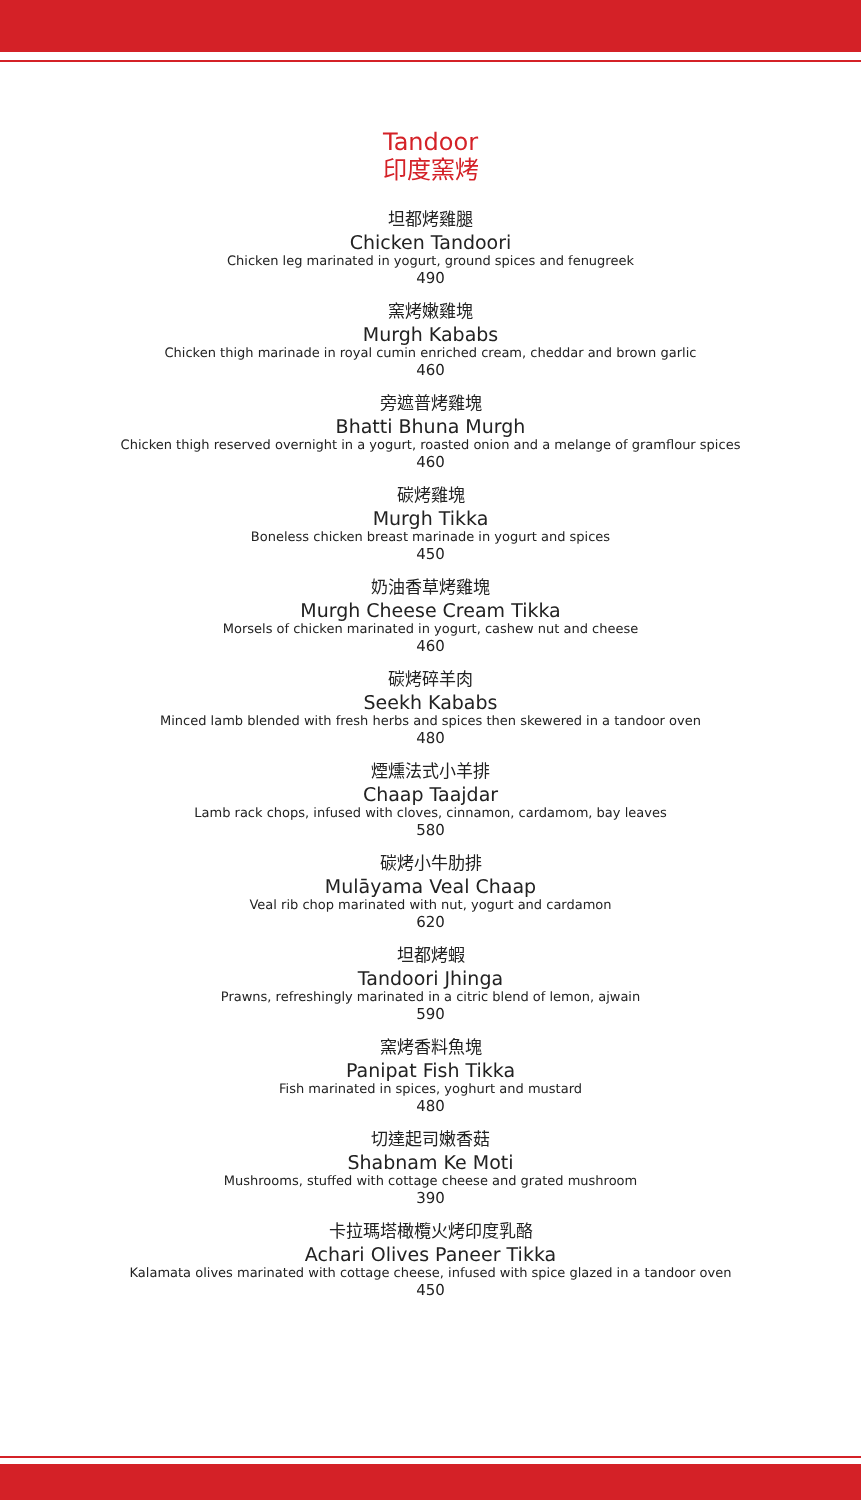Tandoor
印度窯烤
坦都烤雞腿
Chicken Tandoori
Chicken leg marinated in yogurt, ground spices and fenugreek
490
窯烤嫩雞塊
Murgh Kababs
Chicken thigh marinade in royal cumin enriched cream, cheddar and brown garlic
460
旁遮普烤雞塊
Bhatti Bhuna Murgh
Chicken thigh reserved overnight in a yogurt, roasted onion and a melange of gramflour spices
460
碳烤雞塊
Murgh Tikka
Boneless chicken breast marinade in yogurt and spices
450
奶油香草烤雞塊
Murgh Cheese Cream Tikka
Morsels of chicken marinated in yogurt, cashew nut and cheese
460
碳烤碎羊肉
Seekh Kababs
Minced lamb blended with fresh herbs and spices then skewered in a tandoor oven
480
煙燻法式小羊排
Chaap Taajdar
Lamb rack chops, infused with cloves, cinnamon, cardamom, bay leaves
580
碳烤小牛肋排
Mulāyama Veal Chaap
Veal rib chop marinated with nut, yogurt and cardamon
620
坦都烤蝦
Tandoori Jhinga
Prawns, refreshingly marinated in a citric blend of lemon, ajwain
590
窯烤香料魚塊
Panipat Fish Tikka
Fish marinated in spices, yoghurt and mustard
480
切達起司嫩香菇
Shabnam Ke Moti
Mushrooms, stuffed with cottage cheese and grated mushroom
390
卡拉瑪塔橄欖火烤印度乳酪
Achari Olives Paneer Tikka
Kalamata olives marinated with cottage cheese, infused with spice glazed in a tandoor oven
450